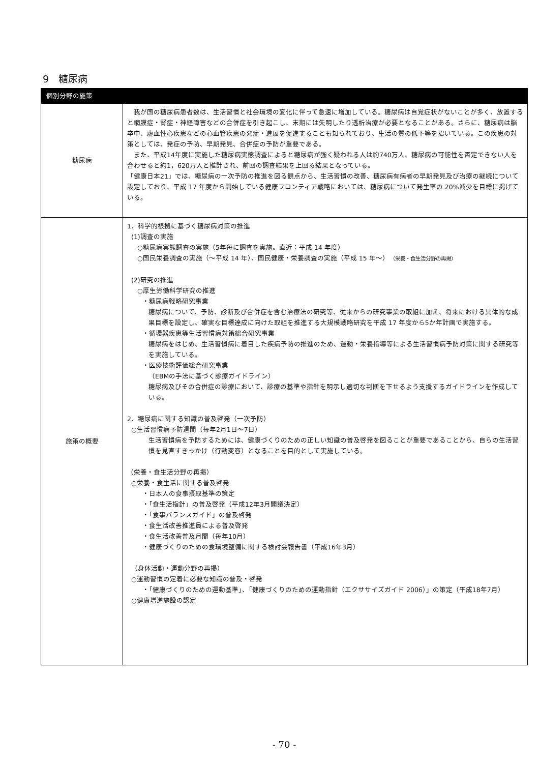9　糖尿病
| 個別分野の施策 | |
| --- | --- |
| 糖尿病 | 我が国の糖尿病患者数は、生活習慣と社会環境の変化に伴って急速に増加している。糖尿病は自覚症状がないことが多く、放置すると網膜症・腎症・神経障害などの合併症を引き起こし、末期には失明したり透析治療が必要となることがある。さらに、糖尿病は脳卒中、虚血性心疾患などの心血管疾患の発症・進展を促進することも知られており、生活の質の低下等を招いている。この疾患の対策としては、発症の予防、早期発見、合併症の予防が重要である。 また、平成14年度に実施した糖尿病実態調査によると糖尿病が強く疑われる人は約740万人、糖尿病の可能性を否定できない人を合わせると約1，620万人と推計され、前回の調査結果を上回る結果となっている。 「健康日本21」では、糖尿病の一次予防の推進を図る観点から、生活習慣の改善、糖尿病有病者の早期発見及び治療の継続について設定しており、平成 17 年度から開始している健康フロンティア戦略においては、糖尿病について発生率の 20%減少を目標に掲げている。 |
| 施策の概要 | 1．科学的根拠に基づく糖尿病対策の推進 (1)調査の実施 ○糖尿病実態調査の実施（5年毎に調査を実施。直近：平成 14 年度） ○国民栄養調査の実施（～平成 14 年）、国民健康・栄養調査の実施（平成 15 年～） （栄養・食生活分野の再掲） (2)研究の推進 ○厚生労働科学研究の推進 ・糖尿病戦略研究事業 糖尿病について、予防、診断及び合併症を含む治療法の研究等、従来からの研究事業の取組に加え、将来における具体的な成果目標を設定し、確実な目標達成に向けた取組を推進する大規模戦略研究を平成 17 年度から5か年計画で実施する。 ・循環器疾患等生活習慣病対策総合研究事業 糖尿病をはじめ、生活習慣病に着目した疾病予防の推進のため、運動・栄養指導等による生活習慣病予防対策に関する研究等を実施している。 ・医療技術評価総合研究事業 （EBMの手法に基づく診療ガイドライン） 糖尿病及びその合併症の診療において、診療の基準や指針を明示し適切な判断を下せるよう支援するガイドラインを作成している。 2．糖尿病に関する知識の普及啓発（一次予防） ○生活習慣病予防週間（毎年2月1日～7日） 生活習慣病を予防するためには、健康づくりのための正しい知識の普及啓発を図ることが重要であることから、自らの生活習慣を見直すきっかけ（行動変容）となることを目的として実施している。 （栄養・食生活分野の再掲） ○栄養・食生活に関する普及啓発 ・日本人の食事摂取基準の策定 ・「食生活指針」の普及啓発（平成12年3月閣議決定） ・「食事バランスガイド」の普及啓発 ・食生活改善推進員による普及啓発 ・食生活改善普及月間（毎年10月） ・健康づくりのための食環境整備に関する検討会報告書（平成16年3月） （身体活動・運動分野の再掲） ○運動習慣の定着に必要な知識の普及・啓発 ・「健康づくりのための運動基準」、「健康づくりのための運動指針（エクササイズガイド 2006）」の策定（平成18年7月） ○健康増進施設の認定 |
- 70 -